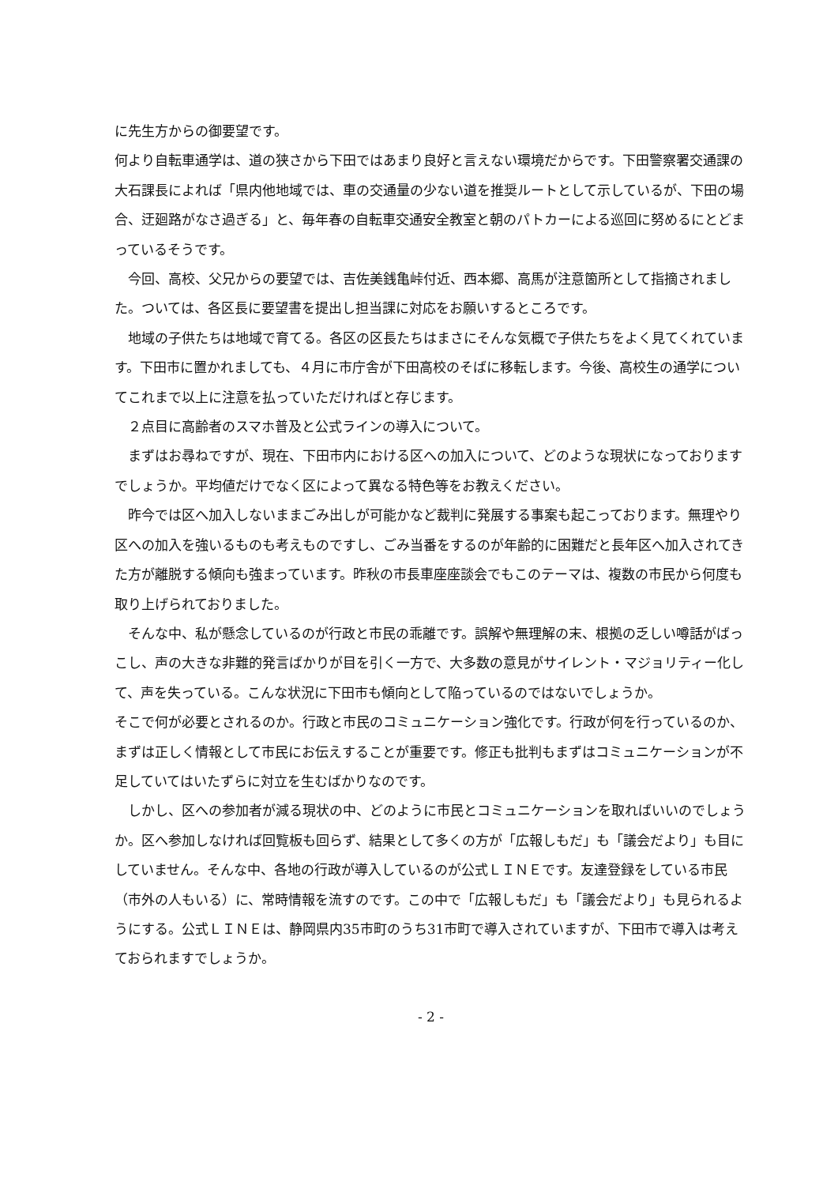に先生方からの御要望です。
何より自転車通学は、道の狭さから下田ではあまり良好と言えない環境だからです。下田警察署交通課の大石課長によれば「県内他地域では、車の交通量の少ない道を推奨ルートとして示しているが、下田の場合、迂廻路がなさ過ぎる」と、毎年春の自転車交通安全教室と朝のパトカーによる巡回に努めるにとどまっているそうです。
　今回、高校、父兄からの要望では、吉佐美銭亀峠付近、西本郷、高馬が注意箇所として指摘されました。ついては、各区長に要望書を提出し担当課に対応をお願いするところです。
　地域の子供たちは地域で育てる。各区の区長たちはまさにそんな気概で子供たちをよく見てくれています。下田市に置かれましても、４月に市庁舎が下田高校のそばに移転します。今後、高校生の通学についてこれまで以上に注意を払っていただければと存じます。
　２点目に高齢者のスマホ普及と公式ラインの導入について。
　まずはお尋ねですが、現在、下田市内における区への加入について、どのような現状になっておりますでしょうか。平均値だけでなく区によって異なる特色等をお教えください。
　昨今では区へ加入しないままごみ出しが可能かなど裁判に発展する事案も起こっております。無理やり区への加入を強いるものも考えものですし、ごみ当番をするのが年齢的に困難だと長年区へ加入されてきた方が離脱する傾向も強まっています。昨秋の市長車座座談会でもこのテーマは、複数の市民から何度も取り上げられておりました。
　そんな中、私が懸念しているのが行政と市民の乖離です。誤解や無理解の末、根拠の乏しい噂話がばっこし、声の大きな非難的発言ばかりが目を引く一方で、大多数の意見がサイレント・マジョリティー化して、声を失っている。こんな状況に下田市も傾向として陥っているのではないでしょうか。
そこで何が必要とされるのか。行政と市民のコミュニケーション強化です。行政が何を行っているのか、まずは正しく情報として市民にお伝えすることが重要です。修正も批判もまずはコミュニケーションが不足していてはいたずらに対立を生むばかりなのです。
　しかし、区への参加者が減る現状の中、どのように市民とコミュニケーションを取ればいいのでしょうか。区へ参加しなければ回覧板も回らず、結果として多くの方が「広報しもだ」も「議会だより」も目にしていません。そんな中、各地の行政が導入しているのが公式ＬＩＮＥです。友達登録をしている市民（市外の人もいる）に、常時情報を流すのです。この中で「広報しもだ」も「議会だより」も見られるようにする。公式ＬＩＮＥは、静岡県内35市町のうち31市町で導入されていますが、下田市で導入は考えておられますでしょうか。
- 2 -